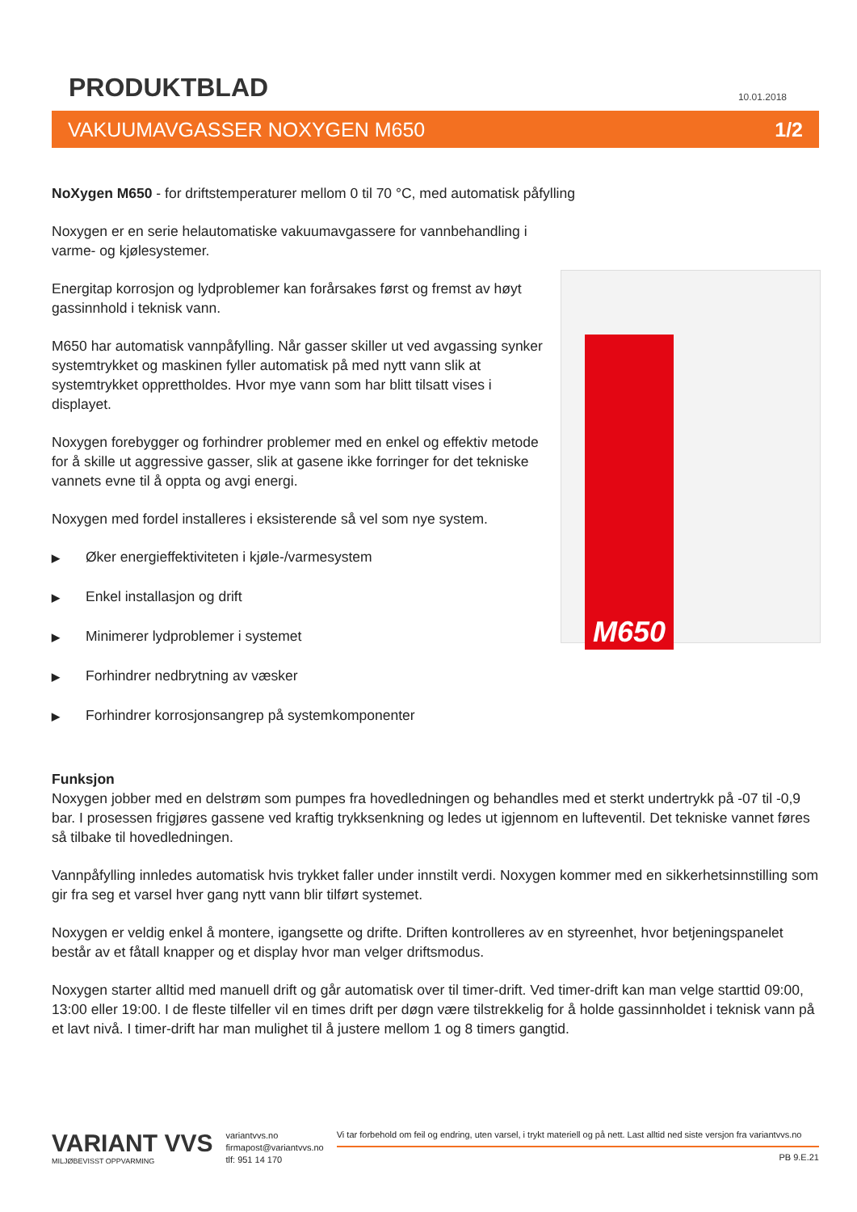PRODUKTBLAD
10.01.2018
VAKUUMAVGASSER NOXYGEN M650 1/2
NoXygen M650 - for driftstemperaturer mellom 0 til 70 °C, med automatisk påfylling
Noxygen er en serie helautomatiske vakuumavgassere for vannbehandling i varme- og kjølesystemer.
Energitap korrosjon og lydproblemer kan forårsakes først og fremst av høyt gassinnhold i teknisk vann.
M650 har automatisk vannpåfylling. Når gasser skiller ut ved avgassing synker systemtrykket og maskinen fyller automatisk på med nytt vann slik at systemtrykket opprettholdes. Hvor mye vann som har blitt tilsatt vises i displayet.
Noxygen forebygger og forhindrer problemer med en enkel og effektiv metode for å skille ut aggressive gasser, slik at gasene ikke forringer for det tekniske vannets evne til å oppta og avgi energi.
Noxygen med fordel installeres i eksisterende så vel som nye system.
▶ Øker energieffektiviteten i kjøle-/varmesystem
▶ Enkel installasjon og drift
▶ Minimerer lydproblemer i systemet
▶ Forhindrer nedbrytning av væsker
▶ Forhindrer korrosjonsangrep på systemkomponenter
M650
Funksjon
Noxygen jobber med en delstrøm som pumpes fra hovedledningen og behandles med et sterkt undertrykk på -07 til -0,9 bar. I prosessen frigjøres gassene ved kraftig trykksenkning og ledes ut igjennom en lufteventil. Det tekniske vannet føres så tilbake til hovedledningen.
Vannpåfylling innledes automatisk hvis trykket faller under innstilt verdi. Noxygen kommer med en sikkerhetsinnstilling som gir fra seg et varsel hver gang nytt vann blir tilført systemet.
Noxygen er veldig enkel å montere, igangsette og drifte. Driften kontrolleres av en styreenhet, hvor betjeningspanelet består av et fåtall knapper og et display hvor man velger driftsmodus.
Noxygen starter alltid med manuell drift og går automatisk over til timer-drift. Ved timer-drift kan man velge starttid 09:00, 13:00 eller 19:00. I de fleste tilfeller vil en times drift per døgn være tilstrekkelig for å holde gassinnholdet i teknisk vann på et lavt nivå. I timer-drift har man mulighet til å justere mellom 1 og 8 timers gangtid.
VARIANT VVS
MILJØBEVISST OPPVARMING
variantvvs.no
firmapost@variantvvs.no
tlf: 951 14 170
Vi tar forbehold om feil og endring, uten varsel, i trykt materiell og på nett. Last alltid ned siste versjon fra variantvvs.no
PB 9.E.21